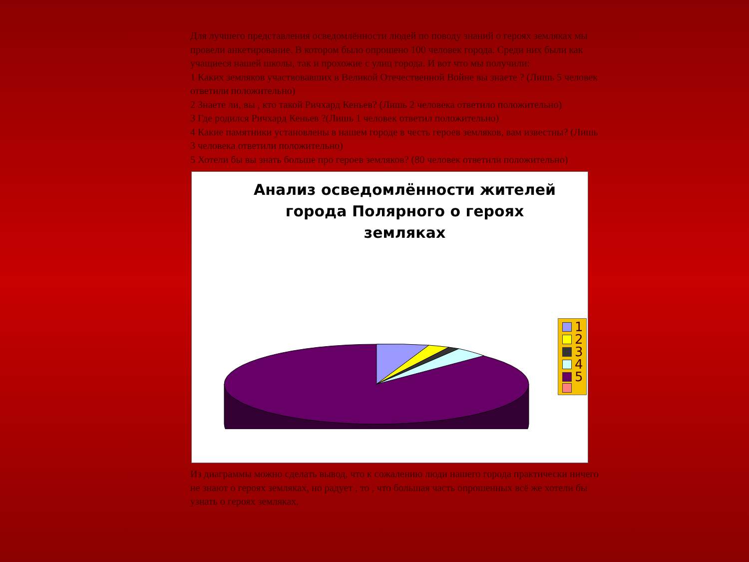Для лучшего представления осведомлённости людей по поводу знаний о героях земляках мы провели анкетирование. В котором было опрошено 100 человек города. Среди них были как учащиеся нашей школы, так и прохожие с улиц города. И вот что мы получили:
1 Каких земляков участвовавших в Великой Отечественной Войне вы знаете ? (Лишь 5 человек ответили положительно)
2 Знаете ли, вы , кто такой Ричхард Кеньев? (Лишь 2 человека ответило положительно)
3 Где родился Ричхард Кеньев ?(Лишь 1 человек ответил положительно)
4 Какие памятники установлены в нашем городе в честь героев земляков, вам известны? (Лишь 3 человека ответили положительно)
5 Хотели бы вы знать больше про героев земляков? (80 человек ответили положительно)
Анализ осведомлённости жителей
города Полярного о героях
земляках
1
2
3
4
5
Из диаграммы можно сделать вывод, что к сожалению люди нашего города практически ничего не знают о героях земляках, но радует , то , что большая часть опрошенных всё же хотели бы узнать о героях земляках.